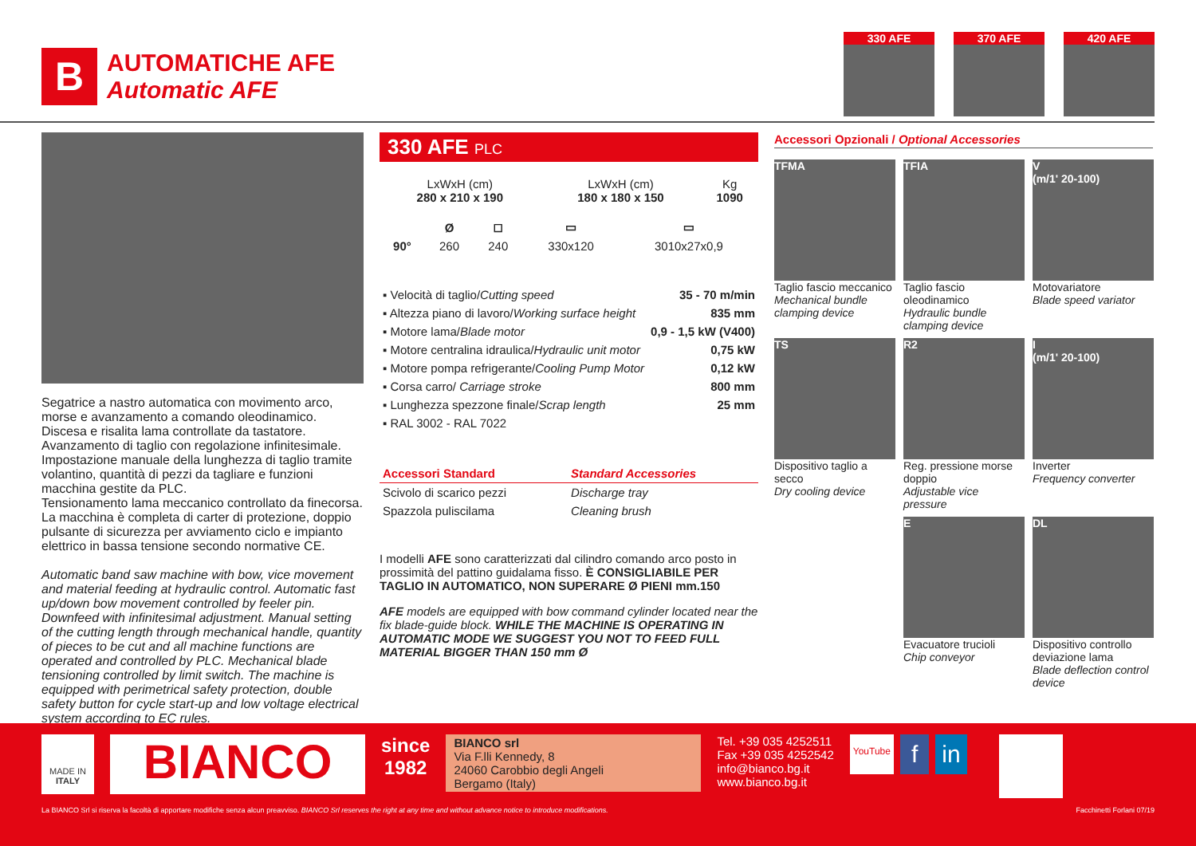B
AUTOMATICHE AFE
Automatic AFE
330 AFE 370 AFE 420 AFE
Segatrice a nastro automatica con movimento arco, morse e avanzamento a comando oleodinamico. Discesa e risalita lama controllate da tastatore. Avanzamento di taglio con regolazione infinitesimale. Impostazione manuale della lunghezza di taglio tramite volantino, quantità di pezzi da tagliare e funzioni macchina gestite da PLC.
Tensionamento lama meccanico controllato da finecorsa. La macchina è completa di carter di protezione, doppio pulsante di sicurezza per avviamento ciclo e impianto elettrico in bassa tensione secondo normative CE.
Automatic band saw machine with bow, vice movement and material feeding at hydraulic control. Automatic fast up/down bow movement controlled by feeler pin. Downfeed with infinitesimal adjustment. Manual setting of the cutting length through mechanical handle, quantity of pieces to be cut and all machine functions are operated and controlled by PLC. Mechanical blade tensioning controlled by limit switch. The machine is equipped with perimetrical safety protection, double safety button for cycle start-up and low voltage electrical system according to EC rules.
330 AFE PLC
| LxWxH (cm) 280 x 210 x 190 | LxWxH (cm) 180 x 180 x 150 | Kg 1090 |
| | Ø | ◻ | ▭ | ▭ |
| --- | --- | --- | --- | --- |
| 90° | 260 | 240 | 330x120 | 3010x27x0,9 |
| ▪ Velocità di taglio/ Cutting speed | 35 - 70 m/min |
| ▪ Altezza piano di lavoro/ Working surface height | 835 mm |
| ▪ Motore lama/ Blade motor | 0,9 - 1,5 kW (V400) |
| ▪ Motore centralina idraulica/ Hydraulic unit motor | 0,75 kW |
| ▪ Motore pompa refrigerante/ Cooling Pump Motor | 0,12 kW |
| ▪ Corsa carro/ Carriage stroke | 800 mm |
| ▪ Lunghezza spezzone finale/ Scrap length | 25 mm |
| ▪ RAL 3002 - RAL 7022 | |
| Accessori Standard | Standard Accessories |
| --- | --- |
| Scivolo di scarico pezzi | Discharge tray |
| Spazzola puliscilama | Cleaning brush |
I modelli AFE sono caratterizzati dal cilindro comando arco posto in prossimità del pattino guidalama fisso. È CONSIGLIABILE PER TAGLIO IN AUTOMATICO, NON SUPERARE Ø PIENI mm.150
AFE models are equipped with bow command cylinder located near the fix blade-guide block. WHILE THE MACHINE IS OPERATING IN AUTOMATIC MODE WE SUGGEST YOU NOT TO FEED FULL MATERIAL BIGGER THAN 150 mm Ø
Accessori Opzionali / Optional Accessories
TFMA
Taglio fascio meccanico
Mechanical bundle clamping device
TFIA
Taglio fascio oleodinamico
Hydraulic bundle clamping device
V
(m/1' 20-100)
Motovariatore
Blade speed variator
TS
Dispositivo taglio a secco
Dry cooling device
R2
Reg. pressione morse doppio
Adjustable vice pressure
I
(m/1' 20-100)
Inverter
Frequency converter
E
Evacuatore trucioli
Chip conveyor
DL
Dispositivo controllo deviazione lama
Blade deflection control device
MADE IN
ITALY
BIANCO
since
1982
BIANCO srl
Via F.lli Kennedy, 8
24060 Carobbio degli Angeli
Bergamo (Italy)
Tel. +39 035 4252511
Fax +39 035 4252542
info@bianco.bg.it
www.bianco.bg.it
YouTube f in
La BIANCO Srl si riserva la facoltà di apportare modifiche senza alcun preavviso. BIANCO Srl reserves the right at any time and without advance notice to introduce modifications. Facchinetti Forlani 07/19